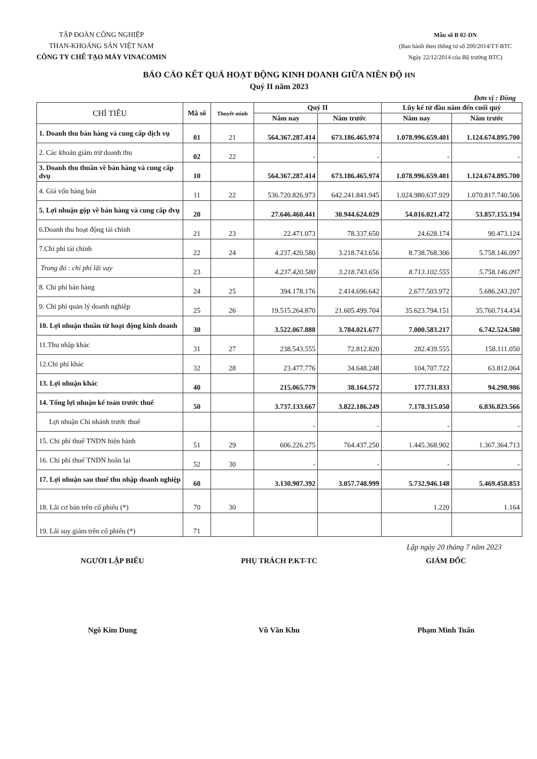TẬP ĐOÀN CÔNG NGHIỆP
THAN-KHOÁNG SẢN VIỆT NAM
CÔNG TY CHẾ TẠO MÁY VINACOMIN
Mẫu số B 02-DN
(Ban hành theo thông tư số 200/2014/TT-BTC
Ngày 22/12/2014 của Bộ trưởng BTC)
BÁO CÁO KẾT QUẢ HOẠT ĐỘNG KINH DOANH GIỮA NIÊN ĐỘ HN
Quý II năm 2023
Đơn vị : Đồng
| CHỈ TIÊU | Mã số | Thuyết minh | Quý II | | Lũy kế từ đầu năm đến cuối quý | |
| --- | --- | --- | --- | --- | --- | --- |
| | | | Năm nay | Năm trước | Năm nay | Năm trước |
| 1. Doanh thu bán hàng và cung cấp dịch vụ | 01 | 21 | 564.367.287.414 | 673.186.465.974 | 1.078.996.659.401 | 1.124.674.895.700 |
| 2. Các khoản giảm trừ doanh thu | 02 | 22 | - | - | - | - |
| 3. Doanh thu thuần về bán hàng và cung cấp dvụ | 10 | | 564.367.287.414 | 673.186.465.974 | 1.078.996.659.401 | 1.124.674.895.700 |
| 4. Giá vốn hàng bán | 11 | 22 | 536.720.826.973 | 642.241.841.945 | 1.024.980.637.929 | 1.070.817.740.506 |
| 5. Lợi nhuận gộp về bán hàng và cung cấp dvụ | 20 | | 27.646.460.441 | 30.944.624.029 | 54.016.021.472 | 53.857.155.194 |
| 6.Doanh thu hoạt động tài chính | 21 | 23 | 22.471.073 | 78.337.650 | 24.628.174 | 90.473.124 |
| 7.Chi phí tài chính | 22 | 24 | 4.237.420.580 | 3.218.743.656 | 8.738.768.306 | 5.758.146.097 |
| Trong đó : chi phí lãi vay | 23 | | 4.237.420.580 | 3.218.743.656 | 8.713.102.555 | 5.758.146.097 |
| 8. Chi phí bán hàng | 24 | 25 | 394.178.176 | 2.414.696.642 | 2.677.503.972 | 5.686.243.207 |
| 9. Chi phí quản lý doanh nghiệp | 25 | 26 | 19.515.264.870 | 21.605.499.704 | 35.623.794.151 | 35.760.714.434 |
| 10. Lợi nhuận thuần từ hoạt động kinh doanh | 30 | | 3.522.067.888 | 3.784.021.677 | 7.000.583.217 | 6.742.524.580 |
| 11.Thu nhập khác | 31 | 27 | 238.543.555 | 72.812.820 | 282.439.555 | 158.111.050 |
| 12.Chi phí khác | 32 | 28 | 23.477.776 | 34.648.248 | 104.707.722 | 63.812.064 |
| 13. Lợi nhuận khác | 40 | | 215.065.779 | 38.164.572 | 177.731.833 | 94.298.986 |
| 14. Tổng lợi nhuận kế toán trước thuế | 50 | | 3.737.133.667 | 3.822.186.249 | 7.178.315.050 | 6.836.823.566 |
| Lợi nhuận Chi nhánh trước thuế | | | - | - | - | - |
| 15. Chi phí thuế TNDN hiện hành | 51 | 29 | 606.226.275 | 764.437.250 | 1.445.368.902 | 1.367.364.713 |
| 16. Chi phí thuế TNDN hoãn lại | 52 | 30 | - | - | - | - |
| 17. Lợi nhuận sau thuế thu nhập doanh nghiệp | 60 | | 3.130.907.392 | 3.057.748.999 | 5.732.946.148 | 5.469.458.853 |
| 18. Lãi cơ bản trên cổ phiếu (*) | 70 | 30 | | | 1.220 | 1.164 |
| 19. Lãi suy giảm trên cổ phiếu (*) | 71 | | | | | |
Lập ngày 20 tháng 7 năm 2023
NGƯỜI LẬP BIỂU
Ngô Kim Dung
PHỤ TRÁCH P.KT-TC
Vũ Văn Khu
GIÁM ĐỐC
Phạm Minh Tuấn